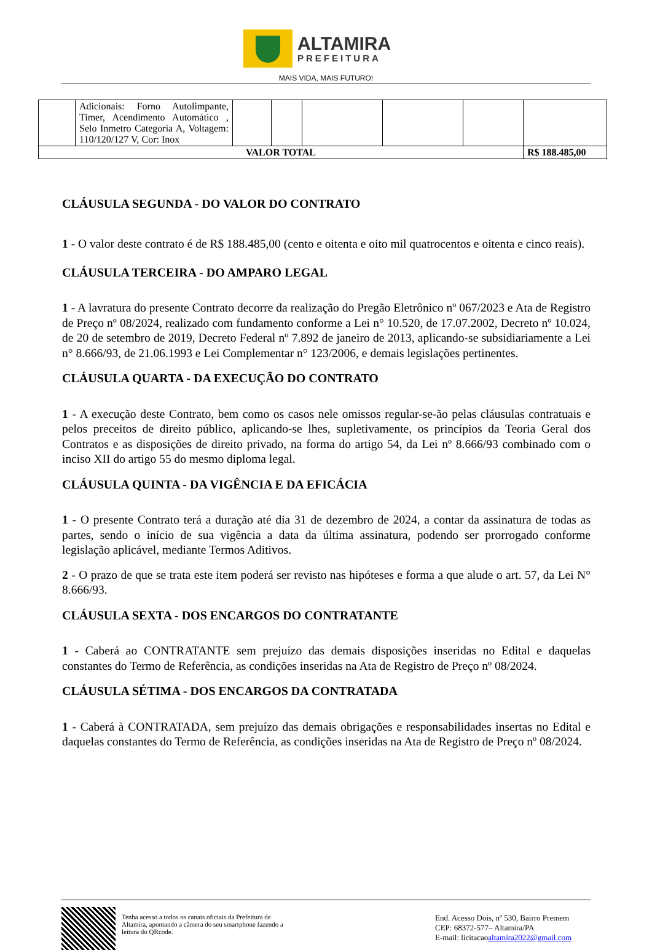ALTAMIRA
PREFEITURA
MAIS VIDA, MAIS FUTURO!
| | Adicionais: Forno Autolimpante, Timer, Acendimento Automático , Selo Inmetro Categoria A, Voltagem: 110/120/127 V, Cor: Inox | | | | | | |
| VALOR TOTAL | | | | | | | R$ 188.485,00 |
CLÁUSULA SEGUNDA - DO VALOR DO CONTRATO
1 - O valor deste contrato é de R$ 188.485,00 (cento e oitenta e oito mil quatrocentos e oitenta e cinco reais).
CLÁUSULA TERCEIRA - DO AMPARO LEGAL
1 - A lavratura do presente Contrato decorre da realização do Pregão Eletrônico nº 067/2023 e Ata de Registro de Preço nº 08/2024, realizado com fundamento conforme a Lei n° 10.520, de 17.07.2002, Decreto nº 10.024, de 20 de setembro de 2019, Decreto Federal nº 7.892 de janeiro de 2013, aplicando-se subsidiariamente a Lei n° 8.666/93, de 21.06.1993 e Lei Complementar n° 123/2006, e demais legislações pertinentes.
CLÁUSULA QUARTA - DA EXECUÇÃO DO CONTRATO
1 - A execução deste Contrato, bem como os casos nele omissos regular-se-ão pelas cláusulas contratuais e pelos preceitos de direito público, aplicando-se lhes, supletivamente, os princípios da Teoria Geral dos Contratos e as disposições de direito privado, na forma do artigo 54, da Lei nº 8.666/93 combinado com o inciso XII do artigo 55 do mesmo diploma legal.
CLÁUSULA QUINTA - DA VIGÊNCIA E DA EFICÁCIA
1 - O presente Contrato terá a duração até dia 31 de dezembro de 2024, a contar da assinatura de todas as partes, sendo o início de sua vigência a data da última assinatura, podendo ser prorrogado conforme legislação aplicável, mediante Termos Aditivos.
2 - O prazo de que se trata este item poderá ser revisto nas hipóteses e forma a que alude o art. 57, da Lei N° 8.666/93.
CLÁUSULA SEXTA - DOS ENCARGOS DO CONTRATANTE
1 - Caberá ao CONTRATANTE sem prejuízo das demais disposições inseridas no Edital e daquelas constantes do Termo de Referência, as condições inseridas na Ata de Registro de Preço nº 08/2024.
CLÁUSULA SÉTIMA - DOS ENCARGOS DA CONTRATADA
1 - Caberá à CONTRATADA, sem prejuízo das demais obrigações e responsabilidades insertas no Edital e daquelas constantes do Termo de Referência, as condições inseridas na Ata de Registro de Preço nº 08/2024.
Tenha acesso a todos os canais oficiais da Prefeitura de Altamira, apontando a câmera do seu smartphone fazendo a leitura do QRcode.
End. Acesso Dois, nº 530, Bairro Premem
CEP: 68372-577– Altamira/PA
E-mail: licitacaoaltamira2022@gmail.com